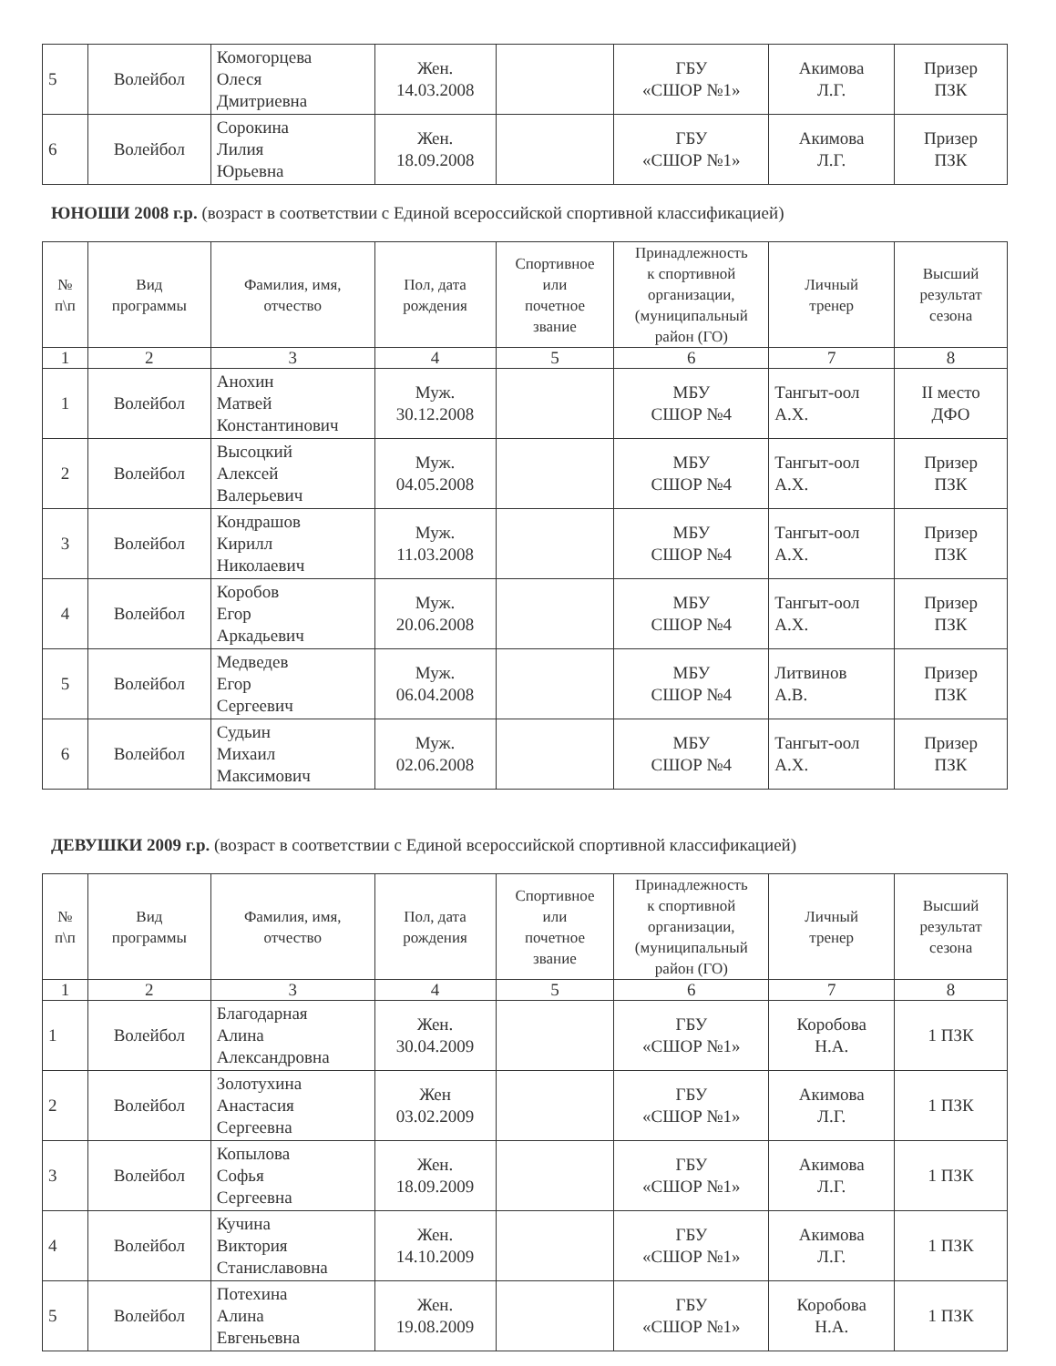| 5 | Волейбол | Комогорцева Олеся Дмитриевна | Жен. 14.03.2008 | | ГБУ «СШОР №1» | Акимова Л.Г. | Призер ПЗК |
| 6 | Волейбол | Сорокина Лилия Юрьевна | Жен. 18.09.2008 | | ГБУ «СШОР №1» | Акимова Л.Г. | Призер ПЗК |
ЮНОШИ 2008 г.р. (возраст в соответствии с Единой всероссийской спортивной классификацией)
| № п\п | Вид программы | Фамилия, имя, отчество | Пол, дата рождения | Спортивное или почетное звание | Принадлежность к спортивной организации, (муниципальный район (ГО) | Личный тренер | Высший результат сезона |
| --- | --- | --- | --- | --- | --- | --- | --- |
| 1 | 2 | 3 | 4 | 5 | 6 | 7 | 8 |
| 1 | Волейбол | Анохин Матвей Константинович | Муж. 30.12.2008 | | МБУ СШОР №4 | Тангыт-оол А.Х. | II место ДФО |
| 2 | Волейбол | Высоцкий Алексей Валерьевич | Муж. 04.05.2008 | | МБУ СШОР №4 | Тангыт-оол А.Х. | Призер ПЗК |
| 3 | Волейбол | Кондрашов Кирилл Николаевич | Муж. 11.03.2008 | | МБУ СШОР №4 | Тангыт-оол А.Х. | Призер ПЗК |
| 4 | Волейбол | Коробов Егор Аркадьевич | Муж. 20.06.2008 | | МБУ СШОР №4 | Тангыт-оол А.Х. | Призер ПЗК |
| 5 | Волейбол | Медведев Егор Сергеевич | Муж. 06.04.2008 | | МБУ СШОР №4 | Литвинов А.В. | Призер ПЗК |
| 6 | Волейбол | Судьин Михаил Максимович | Муж. 02.06.2008 | | МБУ СШОР №4 | Тангыт-оол А.Х. | Призер ПЗК |
ДЕВУШКИ 2009 г.р. (возраст в соответствии с Единой всероссийской спортивной классификацией)
| № п\п | Вид программы | Фамилия, имя, отчество | Пол, дата рождения | Спортивное или почетное звание | Принадлежность к спортивной организации, (муниципальный район (ГО) | Личный тренер | Высший результат сезона |
| --- | --- | --- | --- | --- | --- | --- | --- |
| 1 | 2 | 3 | 4 | 5 | 6 | 7 | 8 |
| 1 | Волейбол | Благодарная Алина Александровна | Жен. 30.04.2009 | | ГБУ «СШОР №1» | Коробова Н.А. | 1 ПЗК |
| 2 | Волейбол | Золотухина Анастасия Сергеевна | Жен 03.02.2009 | | ГБУ «СШОР №1» | Акимова Л.Г. | 1 ПЗК |
| 3 | Волейбол | Копылова Софья Сергеевна | Жен. 18.09.2009 | | ГБУ «СШОР №1» | Акимова Л.Г. | 1 ПЗК |
| 4 | Волейбол | Кучина Виктория Станиславовна | Жен. 14.10.2009 | | ГБУ «СШОР №1» | Акимова Л.Г. | 1 ПЗК |
| 5 | Волейбол | Потехина Алина Евгеньевна | Жен. 19.08.2009 | | ГБУ «СШОР №1» | Коробова Н.А. | 1 ПЗК |